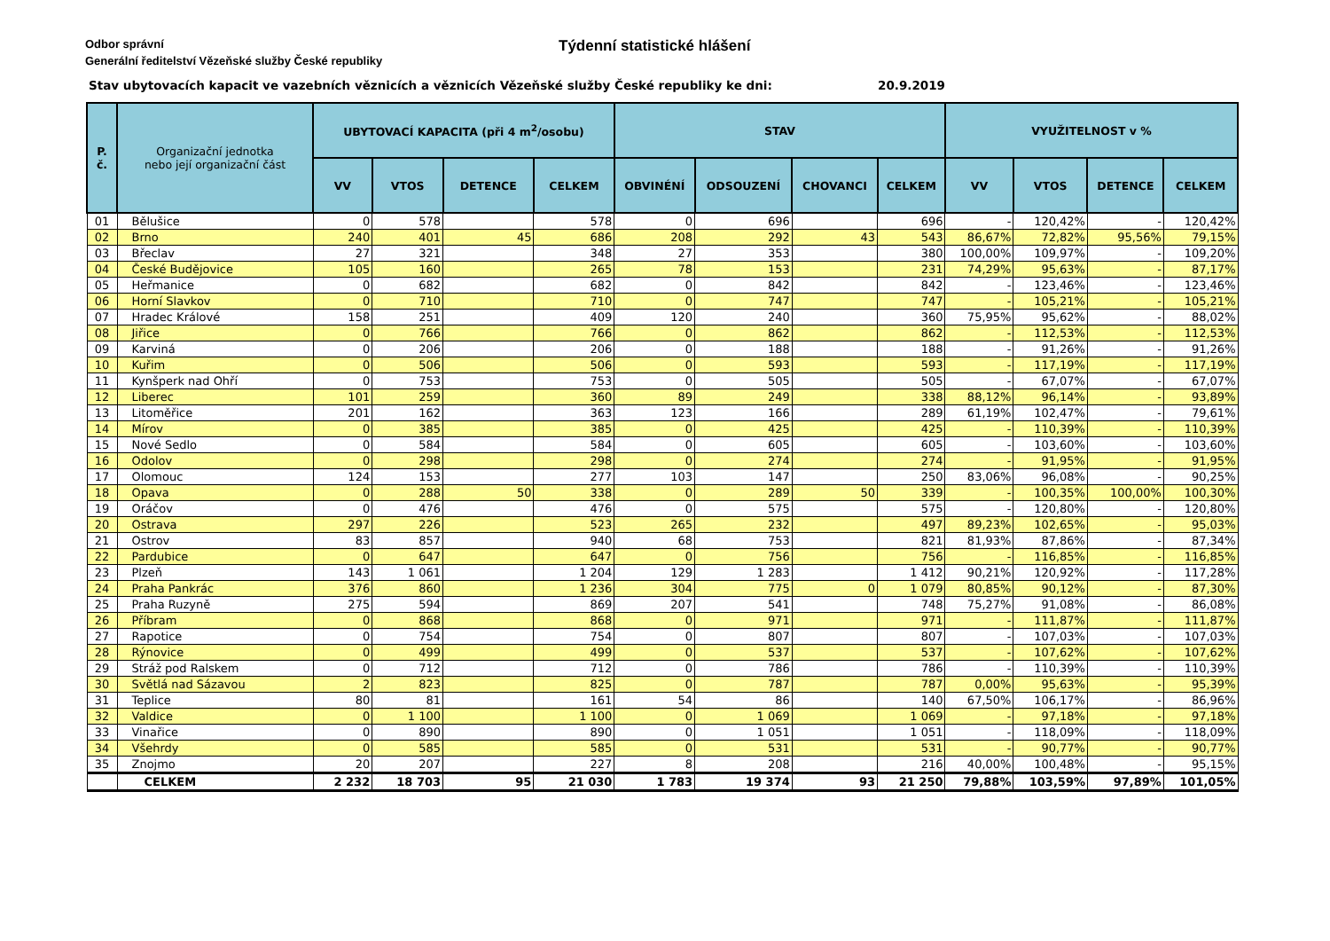Odbor správní
Generální ředitelství Vězeňské služby České republiky
Týdenní statistické hlášení
Stav ubytovacích kapacit ve vazebních věznicích a věznicích Vězeňské služby České republiky ke dni:
20.9.2019
| P. č. | Organizační jednotka nebo její organizační část | UBYTOVACÍ KAPACITA (při 4 m<sup>2</sup>/osobu) | | | | STAV | | | | VYUŽITELNOST v % | | | |
| --- | --- | --- | --- | --- | --- | --- | --- | --- | --- | --- | --- | --- | --- |
| | | VV | VTOS | DETENCE | CELKEM | OBVINÉNÍ | ODSOUZENÍ | CHOVANCI | CELKEM | VV | VTOS | DETENCE | CELKEM |
| 01 | Bělušice | 0 | 578 | | 578 | 0 | 696 | | 696 | - | 120,42% | - | 120,42% |
| 02 | Brno | 240 | 401 | 45 | 686 | 208 | 292 | 43 | 543 | 86,67% | 72,82% | 95,56% | 79,15% |
| 03 | Břeclav | 27 | 321 | | 348 | 27 | 353 | | 380 | 100,00% | 109,97% | - | 109,20% |
| 04 | České Budějovice | 105 | 160 | | 265 | 78 | 153 | | 231 | 74,29% | 95,63% | - | 87,17% |
| 05 | Heřmanice | 0 | 682 | | 682 | 0 | 842 | | 842 | - | 123,46% | - | 123,46% |
| 06 | Horní Slavkov | 0 | 710 | | 710 | 0 | 747 | | 747 | - | 105,21% | - | 105,21% |
| 07 | Hradec Králové | 158 | 251 | | 409 | 120 | 240 | | 360 | 75,95% | 95,62% | - | 88,02% |
| 08 | Jiřice | 0 | 766 | | 766 | 0 | 862 | | 862 | - | 112,53% | - | 112,53% |
| 09 | Karviná | 0 | 206 | | 206 | 0 | 188 | | 188 | - | 91,26% | - | 91,26% |
| 10 | Kuřim | 0 | 506 | | 506 | 0 | 593 | | 593 | - | 117,19% | - | 117,19% |
| 11 | Kynšperk nad Ohří | 0 | 753 | | 753 | 0 | 505 | | 505 | - | 67,07% | - | 67,07% |
| 12 | Liberec | 101 | 259 | | 360 | 89 | 249 | | 338 | 88,12% | 96,14% | - | 93,89% |
| 13 | Litoměřice | 201 | 162 | | 363 | 123 | 166 | | 289 | 61,19% | 102,47% | - | 79,61% |
| 14 | Mírov | 0 | 385 | | 385 | 0 | 425 | | 425 | - | 110,39% | - | 110,39% |
| 15 | Nové Sedlo | 0 | 584 | | 584 | 0 | 605 | | 605 | - | 103,60% | - | 103,60% |
| 16 | Odolov | 0 | 298 | | 298 | 0 | 274 | | 274 | - | 91,95% | - | 91,95% |
| 17 | Olomouc | 124 | 153 | | 277 | 103 | 147 | | 250 | 83,06% | 96,08% | - | 90,25% |
| 18 | Opava | 0 | 288 | 50 | 338 | 0 | 289 | 50 | 339 | - | 100,35% | 100,00% | 100,30% |
| 19 | Oráčov | 0 | 476 | | 476 | 0 | 575 | | 575 | - | 120,80% | - | 120,80% |
| 20 | Ostrava | 297 | 226 | | 523 | 265 | 232 | | 497 | 89,23% | 102,65% | - | 95,03% |
| 21 | Ostrov | 83 | 857 | | 940 | 68 | 753 | | 821 | 81,93% | 87,86% | - | 87,34% |
| 22 | Pardubice | 0 | 647 | | 647 | 0 | 756 | | 756 | - | 116,85% | - | 116,85% |
| 23 | Plzeň | 143 | 1 061 | | 1 204 | 129 | 1 283 | | 1 412 | 90,21% | 120,92% | - | 117,28% |
| 24 | Praha Pankrác | 376 | 860 | | 1 236 | 304 | 775 | 0 | 1 079 | 80,85% | 90,12% | - | 87,30% |
| 25 | Praha Ruzyně | 275 | 594 | | 869 | 207 | 541 | | 748 | 75,27% | 91,08% | - | 86,08% |
| 26 | Příbram | 0 | 868 | | 868 | 0 | 971 | | 971 | - | 111,87% | - | 111,87% |
| 27 | Rapotice | 0 | 754 | | 754 | 0 | 807 | | 807 | - | 107,03% | - | 107,03% |
| 28 | Rýnovice | 0 | 499 | | 499 | 0 | 537 | | 537 | - | 107,62% | - | 107,62% |
| 29 | Stráž pod Ralskem | 0 | 712 | | 712 | 0 | 786 | | 786 | - | 110,39% | - | 110,39% |
| 30 | Světlá nad Sázavou | 2 | 823 | | 825 | 0 | 787 | | 787 | 0,00% | 95,63% | - | 95,39% |
| 31 | Teplice | 80 | 81 | | 161 | 54 | 86 | | 140 | 67,50% | 106,17% | - | 86,96% |
| 32 | Valdice | 0 | 1 100 | | 1 100 | 0 | 1 069 | | 1 069 | - | 97,18% | - | 97,18% |
| 33 | Vinařice | 0 | 890 | | 890 | 0 | 1 051 | | 1 051 | - | 118,09% | - | 118,09% |
| 34 | Všehrdy | 0 | 585 | | 585 | 0 | 531 | | 531 | - | 90,77% | - | 90,77% |
| 35 | Znojmo | 20 | 207 | | 227 | 8 | 208 | | 216 | 40,00% | 100,48% | - | 95,15% |
| | CELKEM | 2 232 | 18 703 | 95 | 21 030 | 1 783 | 19 374 | 93 | 21 250 | 79,88% | 103,59% | 97,89% | 101,05% |